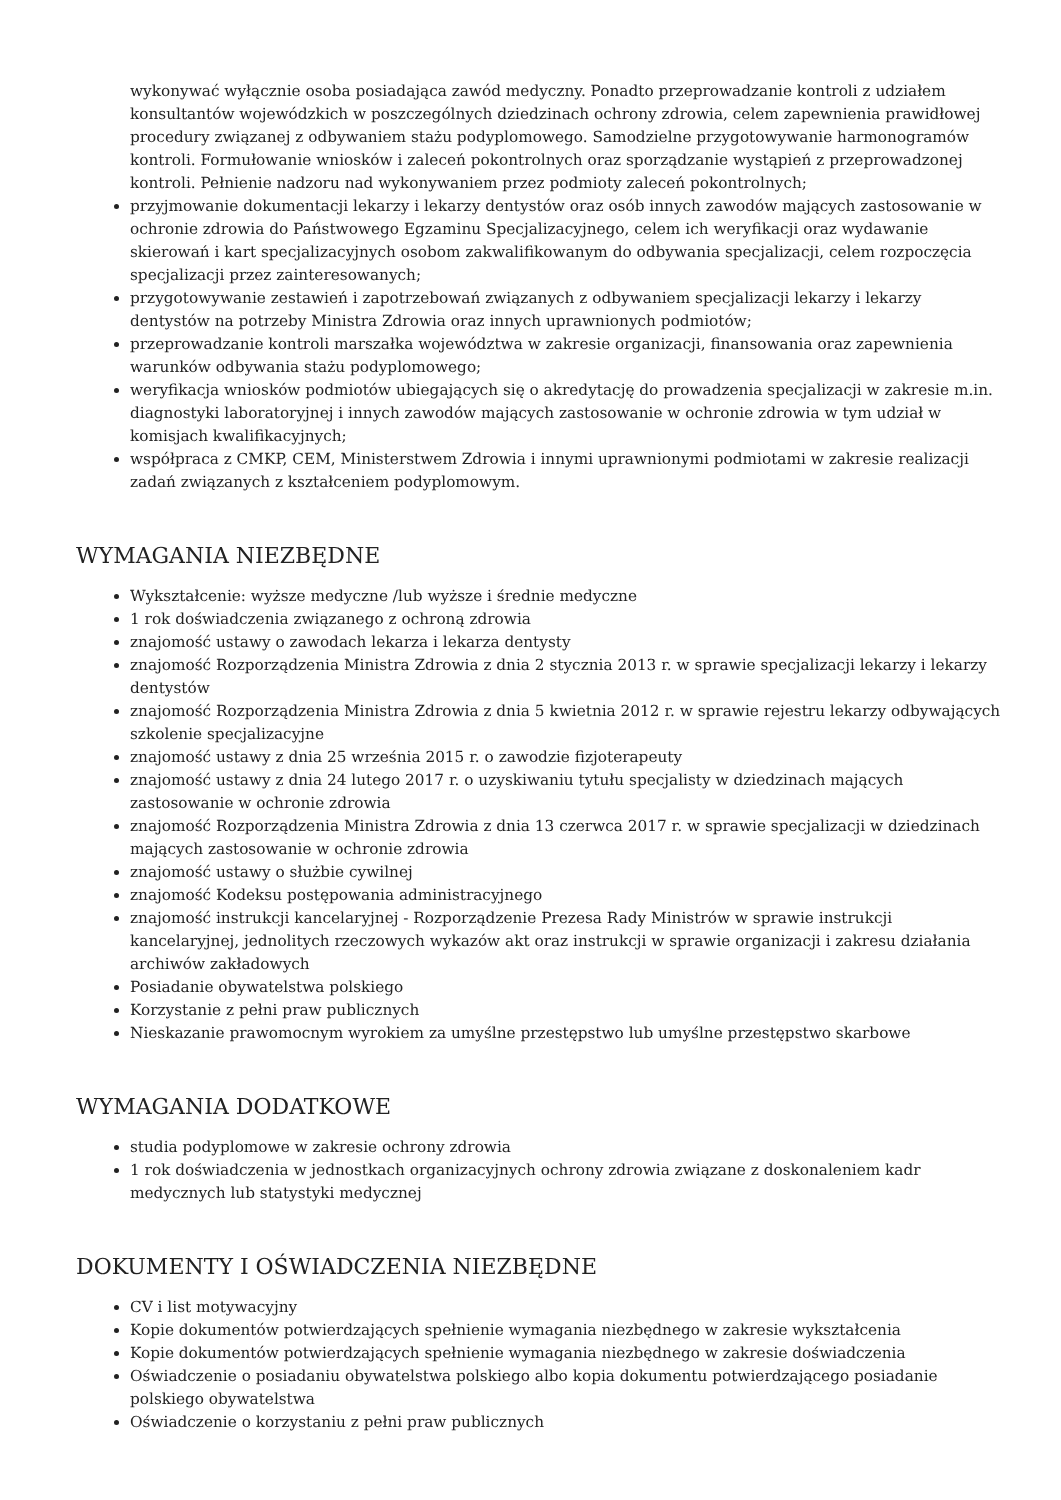wykonywać wyłącznie osoba posiadająca zawód medyczny. Ponadto przeprowadzanie kontroli z udziałem konsultantów wojewódzkich w poszczególnych dziedzinach ochrony zdrowia, celem zapewnienia prawidłowej procedury związanej z odbywaniem stażu podyplomowego. Samodzielne przygotowywanie harmonogramów kontroli. Formułowanie wniosków i zaleceń pokontrolnych oraz sporządzanie wystąpień z przeprowadzonej kontroli. Pełnienie nadzoru nad wykonywaniem przez podmioty zaleceń pokontrolnych;
przyjmowanie dokumentacji lekarzy i lekarzy dentystów oraz osób innych zawodów mających zastosowanie w ochronie zdrowia do Państwowego Egzaminu Specjalizacyjnego, celem ich weryfikacji oraz wydawanie skierowań i kart specjalizacyjnych osobom zakwalifikowanym do odbywania specjalizacji, celem rozpoczęcia specjalizacji przez zainteresowanych;
przygotowywanie zestawień i zapotrzebowań związanych z odbywaniem specjalizacji lekarzy i lekarzy dentystów na potrzeby Ministra Zdrowia oraz innych uprawnionych podmiotów;
przeprowadzanie kontroli marszałka województwa w zakresie organizacji, finansowania oraz zapewnienia warunków odbywania stażu podyplomowego;
weryfikacja wniosków podmiotów ubiegających się o akredytację do prowadzenia specjalizacji w zakresie m.in. diagnostyki laboratoryjnej i innych zawodów mających zastosowanie w ochronie zdrowia w tym udział w komisjach kwalifikacyjnych;
współpraca z CMKP, CEM, Ministerstwem Zdrowia i innymi uprawnionymi podmiotami w zakresie realizacji zadań związanych z kształceniem podyplomowym.
WYMAGANIA NIEZBĘDNE
Wykształcenie: wyższe medyczne /lub wyższe i średnie medyczne
1 rok doświadczenia związanego z ochroną zdrowia
znajomość ustawy o zawodach lekarza i lekarza dentysty
znajomość Rozporządzenia Ministra Zdrowia z dnia 2 stycznia 2013 r. w sprawie specjalizacji lekarzy i lekarzy dentystów
znajomość Rozporządzenia Ministra Zdrowia z dnia 5 kwietnia 2012 r. w sprawie rejestru lekarzy odbywających szkolenie specjalizacyjne
znajomość ustawy z dnia 25 września 2015 r. o zawodzie fizjoterapeuty
znajomość ustawy z dnia 24 lutego 2017 r. o uzyskiwaniu tytułu specjalisty w dziedzinach mających zastosowanie w ochronie zdrowia
znajomość Rozporządzenia Ministra Zdrowia z dnia 13 czerwca 2017 r. w sprawie specjalizacji w dziedzinach mających zastosowanie w ochronie zdrowia
znajomość ustawy o służbie cywilnej
znajomość Kodeksu postępowania administracyjnego
znajomość instrukcji kancelaryjnej - Rozporządzenie Prezesa Rady Ministrów w sprawie instrukcji kancelaryjnej, jednolitych rzeczowych wykazów akt oraz instrukcji w sprawie organizacji i zakresu działania archiwów zakładowych
Posiadanie obywatelstwa polskiego
Korzystanie z pełni praw publicznych
Nieskazanie prawomocnym wyrokiem za umyślne przestępstwo lub umyślne przestępstwo skarbowe
WYMAGANIA DODATKOWE
studia podyplomowe w zakresie ochrony zdrowia
1 rok doświadczenia w jednostkach organizacyjnych ochrony zdrowia związane z doskonaleniem kadr medycznych lub statystyki medycznej
DOKUMENTY I OŚWIADCZENIA NIEZBĘDNE
CV i list motywacyjny
Kopie dokumentów potwierdzających spełnienie wymagania niezbędnego w zakresie wykształcenia
Kopie dokumentów potwierdzających spełnienie wymagania niezbędnego w zakresie doświadczenia
Oświadczenie o posiadaniu obywatelstwa polskiego albo kopia dokumentu potwierdzającego posiadanie polskiego obywatelstwa
Oświadczenie o korzystaniu z pełni praw publicznych